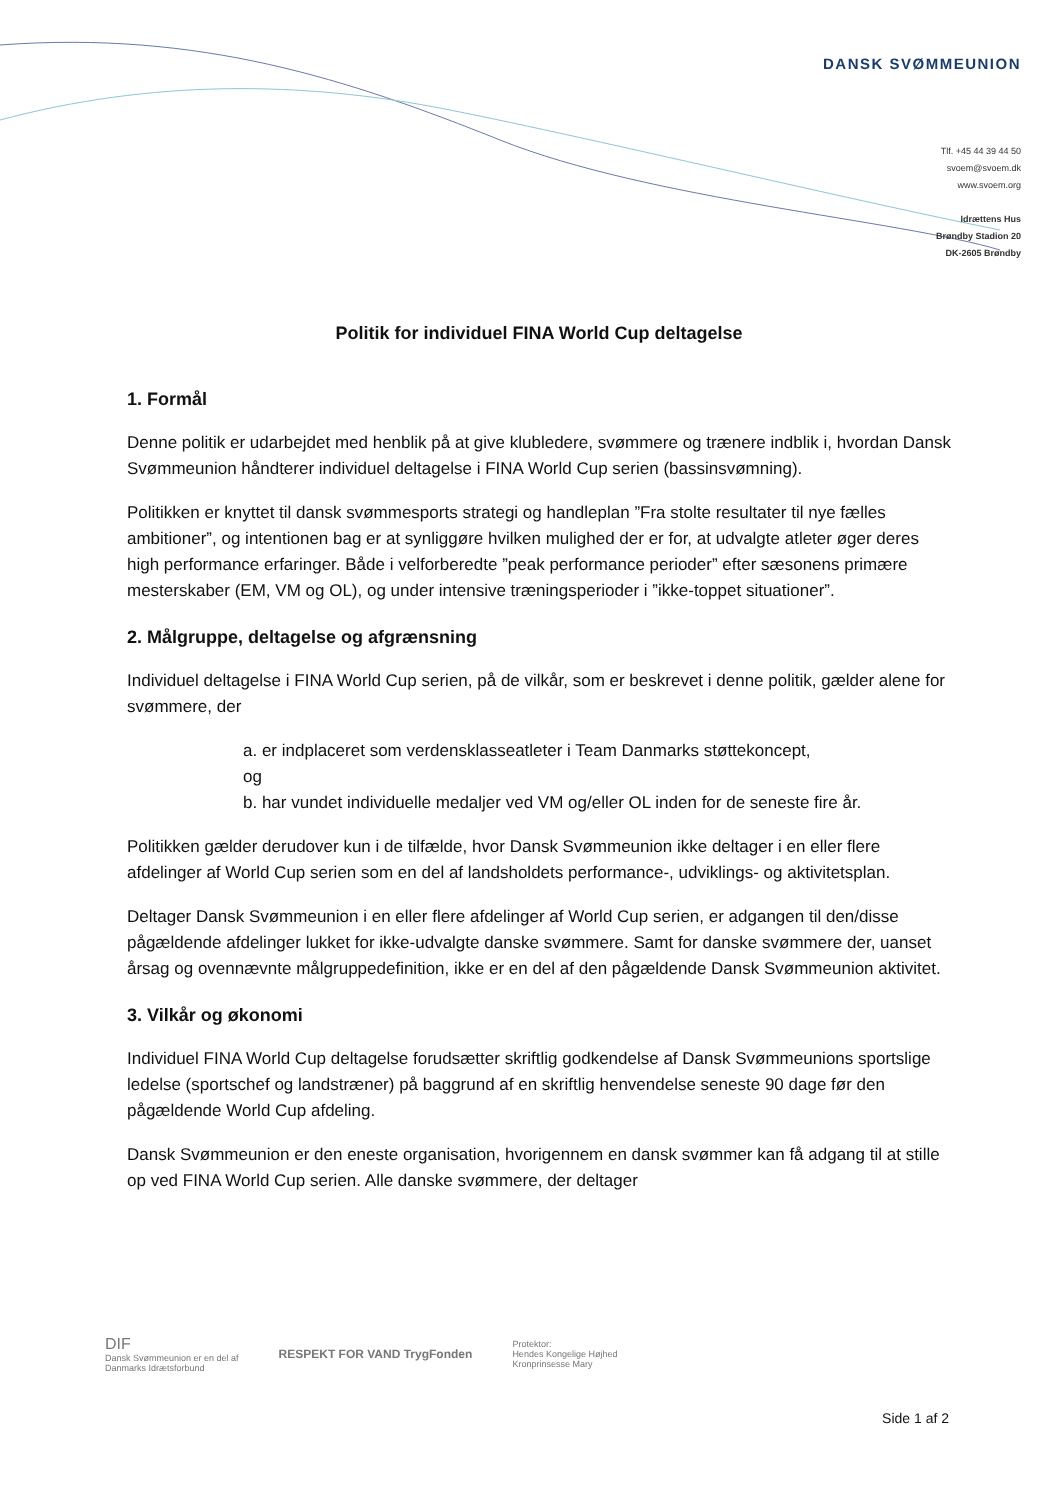DANSK SVØMMEUNION
Tlf. +45 44 39 44 50
svoem@svoem.dk
www.svoem.org
Idrættens Hus
Brøndby Stadion 20
DK-2605 Brøndby
Politik for individuel FINA World Cup deltagelse
1. Formål
Denne politik er udarbejdet med henblik på at give klubledere, svømmere og trænere indblik i, hvordan Dansk Svømmeunion håndterer individuel deltagelse i FINA World Cup serien (bassinsvømning).
Politikken er knyttet til dansk svømmesports strategi og handleplan ”Fra stolte resultater til nye fælles ambitioner”, og intentionen bag er at synliggøre hvilken mulighed der er for, at udvalgte atleter øger deres high performance erfaringer. Både i velforberedte ”peak performance perioder” efter sæsonens primære mesterskaber (EM, VM og OL), og under intensive træningsperioder i ”ikke-toppet situationer”.
2. Målgruppe, deltagelse og afgrænsning
Individuel deltagelse i FINA World Cup serien, på de vilkår, som er beskrevet i denne politik, gælder alene for svømmere, der
a. er indplaceret som verdensklasseatleter i Team Danmarks støttekoncept,
og
b. har vundet individuelle medaljer ved VM og/eller OL inden for de seneste fire år.
Politikken gælder derudover kun i de tilfælde, hvor Dansk Svømmeunion ikke deltager i en eller flere afdelinger af World Cup serien som en del af landsholdets performance-, udviklings- og aktivitetsplan.
Deltager Dansk Svømmeunion i en eller flere afdelinger af World Cup serien, er adgangen til den/disse pågældende afdelinger lukket for ikke-udvalgte danske svømmere. Samt for danske svømmere der, uanset årsag og ovennævnte målgruppedefinition, ikke er en del af den pågældende Dansk Svømmeunion aktivitet.
3. Vilkår og økonomi
Individuel FINA World Cup deltagelse forudsætter skriftlig godkendelse af Dansk Svømmeunions sportslige ledelse (sportschef og landstræner) på baggrund af en skriftlig henvendelse seneste 90 dage før den pågældende World Cup afdeling.
Dansk Svømmeunion er den eneste organisation, hvorigennem en dansk svømmer kan få adgang til at stille op ved FINA World Cup serien. Alle danske svømmere, der deltager
DIF
Dansk Svømmeunion er en del af
Danmarks Idrætsforbund
RESPEKT FOR VAND TrygFonden
Protektor:
Hendes Kongelige Højhed
Kronprinsesse Mary
Side 1 af 2